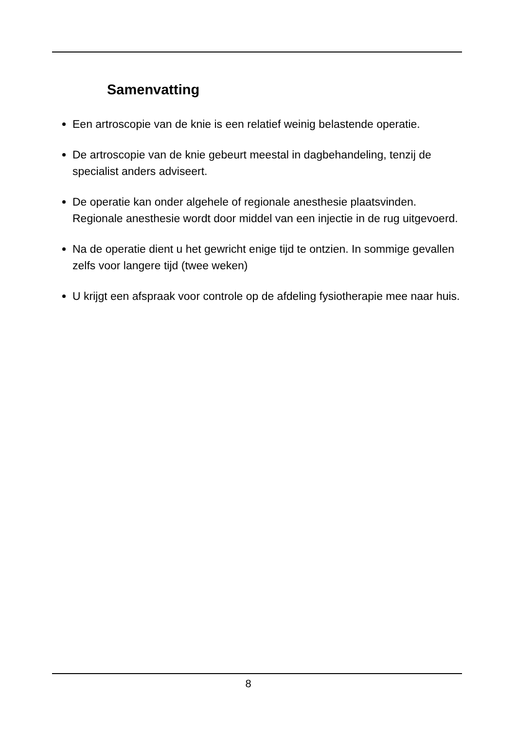Samenvatting
Een artroscopie van de knie is een relatief weinig belastende operatie.
De artroscopie van de knie gebeurt meestal in dagbehandeling, tenzij de specialist anders adviseert.
De operatie kan onder algehele of regionale anesthesie plaatsvinden. Regionale anesthesie wordt door middel van een injectie in de rug uitgevoerd.
Na de operatie dient u het gewricht enige tijd te ontzien. In sommige gevallen zelfs voor langere tijd (twee weken)
U krijgt een afspraak voor controle op de afdeling fysiotherapie mee naar huis.
8